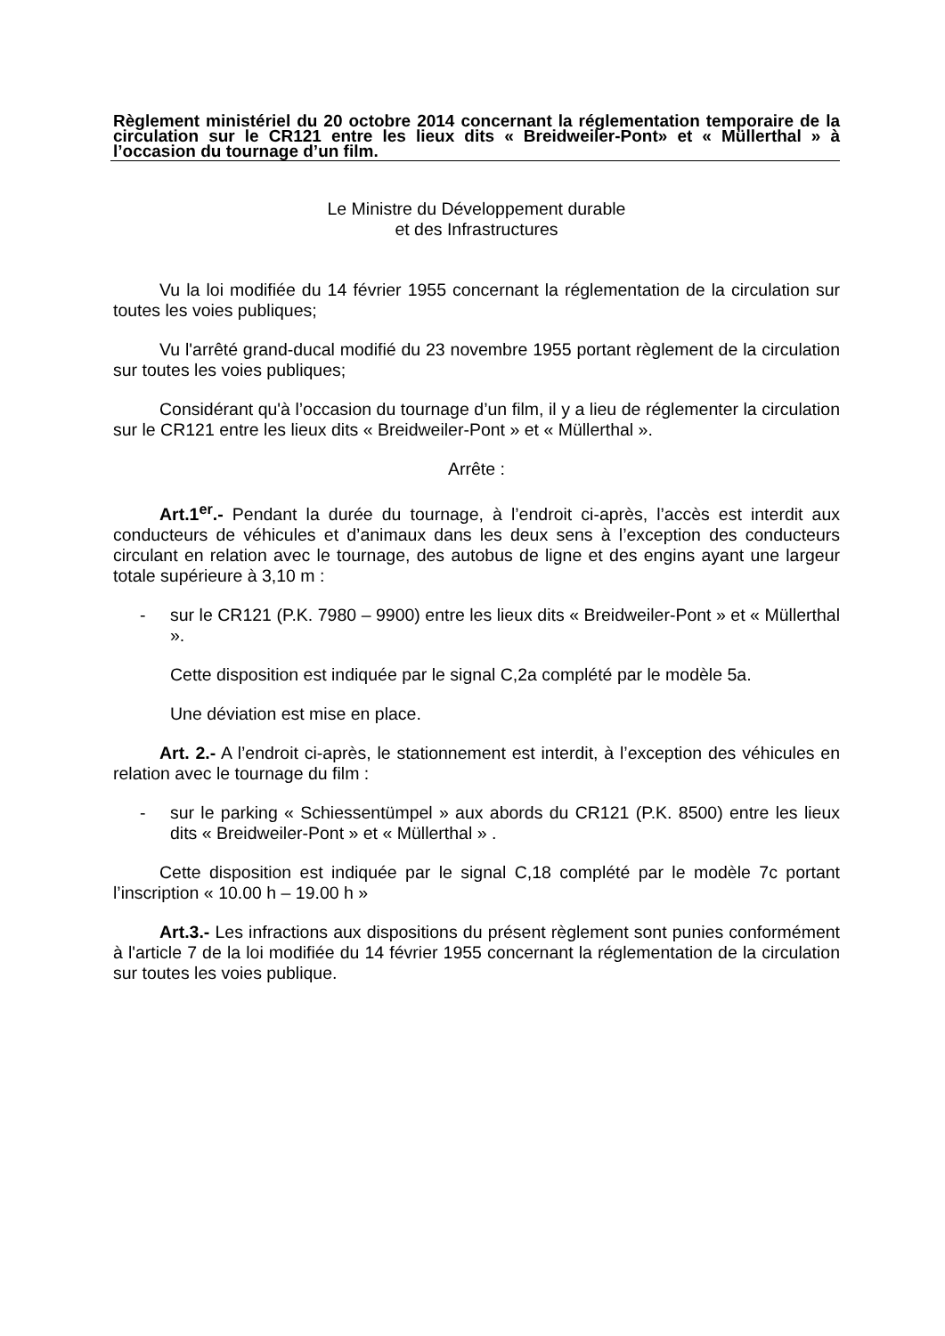Règlement ministériel du 20 octobre 2014 concernant la réglementation temporaire de la circulation sur le CR121 entre les lieux dits « Breidweiler-Pont» et « Müllerthal » à l’occasion du tournage d’un film.
Le Ministre du Développement durable
et des Infrastructures
Vu la loi modifiée du 14 février 1955 concernant la réglementation de la circulation sur toutes les voies publiques;
Vu l'arrêté grand-ducal modifié du 23 novembre 1955 portant règlement de la circulation sur toutes les voies publiques;
Considérant qu'à l’occasion du tournage d’un film, il y a lieu de réglementer la circulation sur le CR121 entre les lieux dits « Breidweiler-Pont » et « Müllerthal ».
Arrête :
Art.1<sup>er</sup>.- Pendant la durée du tournage, à l’endroit ci-après, l’accès est interdit aux conducteurs de véhicules et d’animaux dans les deux sens à l’exception des conducteurs circulant en relation avec le tournage, des autobus de ligne et des engins ayant une largeur totale supérieure à 3,10 m :
- sur le CR121 (P.K. 7980 – 9900) entre les lieux dits « Breidweiler-Pont » et « Müllerthal ».
Cette disposition est indiquée par le signal C,2a complété par le modèle 5a.
Une déviation est mise en place.
Art. 2.- A l’endroit ci-après, le stationnement est interdit, à l’exception des véhicules en relation avec le tournage du film :
- sur le parking « Schiessentümpel » aux abords du CR121 (P.K. 8500) entre les lieux dits « Breidweiler-Pont » et « Müllerthal » .
Cette disposition est indiquée par le signal C,18 complété par le modèle 7c portant l’inscription « 10.00 h – 19.00 h »
Art.3.- Les infractions aux dispositions du présent règlement sont punies conformément à l'article 7 de la loi modifiée du 14 février 1955 concernant la réglementation de la circulation sur toutes les voies publique.